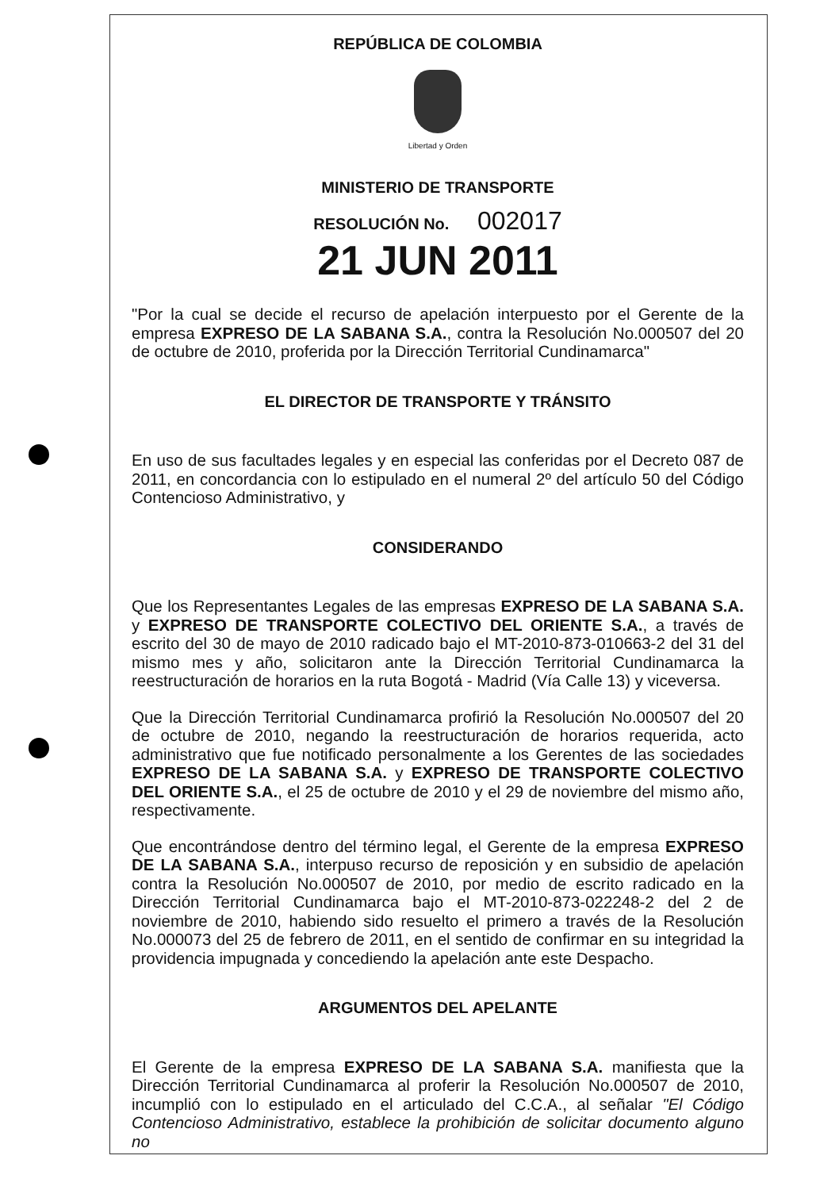REPÚBLICA DE COLOMBIA
Libertad y Orden
MINISTERIO DE TRANSPORTE
RESOLUCIÓN No. 002017
21 JUN 2011
"Por la cual se decide el recurso de apelación interpuesto por el Gerente de la empresa EXPRESO DE LA SABANA S.A., contra la Resolución No.000507 del 20 de octubre de 2010, proferida por la Dirección Territorial Cundinamarca"
EL DIRECTOR DE TRANSPORTE Y TRÁNSITO
En uso de sus facultades legales y en especial las conferidas por el Decreto 087 de 2011, en concordancia con lo estipulado en el numeral 2º del artículo 50 del Código Contencioso Administrativo, y
CONSIDERANDO
Que los Representantes Legales de las empresas EXPRESO DE LA SABANA S.A. y EXPRESO DE TRANSPORTE COLECTIVO DEL ORIENTE S.A., a través de escrito del 30 de mayo de 2010 radicado bajo el MT-2010-873-010663-2 del 31 del mismo mes y año, solicitaron ante la Dirección Territorial Cundinamarca la reestructuración de horarios en la ruta Bogotá - Madrid (Vía Calle 13) y viceversa.
Que la Dirección Territorial Cundinamarca profirió la Resolución No.000507 del 20 de octubre de 2010, negando la reestructuración de horarios requerida, acto administrativo que fue notificado personalmente a los Gerentes de las sociedades EXPRESO DE LA SABANA S.A. y EXPRESO DE TRANSPORTE COLECTIVO DEL ORIENTE S.A., el 25 de octubre de 2010 y el 29 de noviembre del mismo año, respectivamente.
Que encontrándose dentro del término legal, el Gerente de la empresa EXPRESO DE LA SABANA S.A., interpuso recurso de reposición y en subsidio de apelación contra la Resolución No.000507 de 2010, por medio de escrito radicado en la Dirección Territorial Cundinamarca bajo el MT-2010-873-022248-2 del 2 de noviembre de 2010, habiendo sido resuelto el primero a través de la Resolución No.000073 del 25 de febrero de 2011, en el sentido de confirmar en su integridad la providencia impugnada y concediendo la apelación ante este Despacho.
ARGUMENTOS DEL APELANTE
El Gerente de la empresa EXPRESO DE LA SABANA S.A. manifiesta que la Dirección Territorial Cundinamarca al proferir la Resolución No.000507 de 2010, incumplió con lo estipulado en el articulado del C.C.A., al señalar "El Código Contencioso Administrativo, establece la prohibición de solicitar documento alguno no